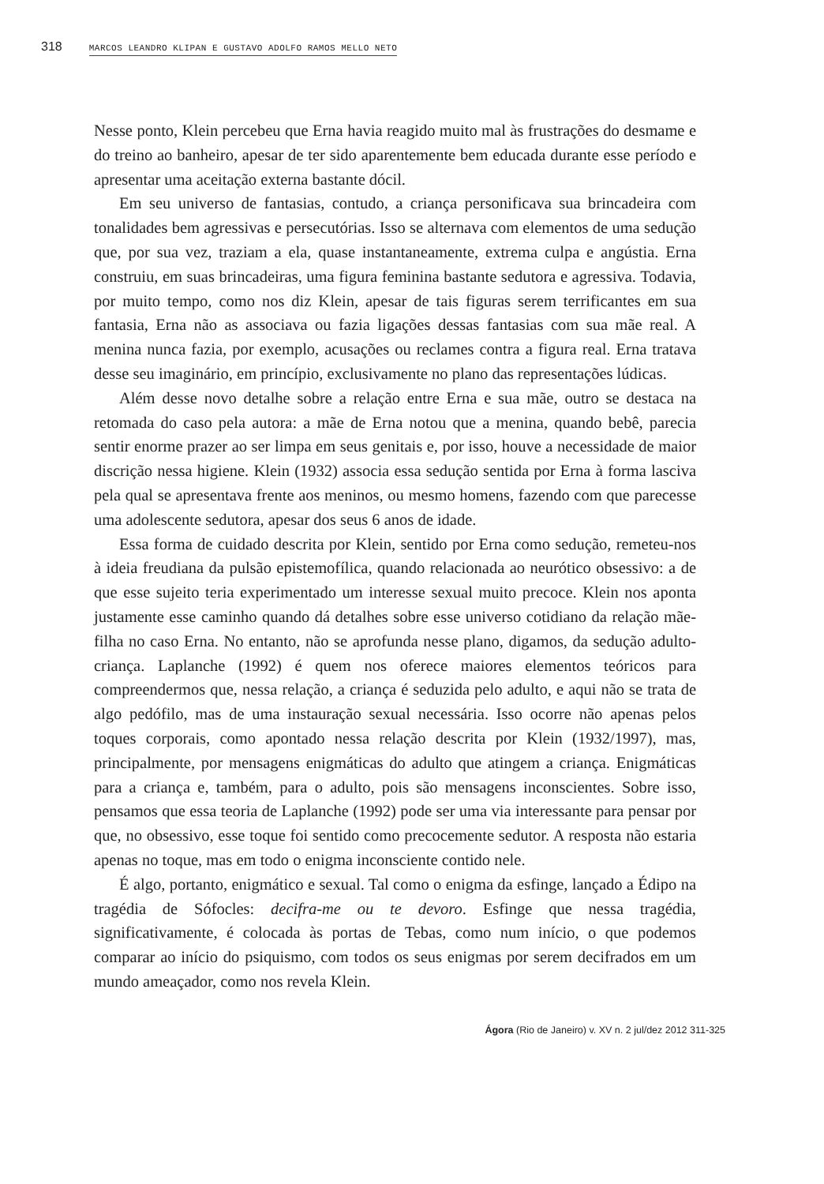318 MARCOS LEANDRO KLIPAN E GUSTAVO ADOLFO RAMOS MELLO NETO
Nesse ponto, Klein percebeu que Erna havia reagido muito mal às frustrações do desmame e do treino ao banheiro, apesar de ter sido aparentemente bem educada durante esse período e apresentar uma aceitação externa bastante dócil.
Em seu universo de fantasias, contudo, a criança personificava sua brincadeira com tonalidades bem agressivas e persecutórias. Isso se alternava com elementos de uma sedução que, por sua vez, traziam a ela, quase instantaneamente, extrema culpa e angústia. Erna construiu, em suas brincadeiras, uma figura feminina bastante sedutora e agressiva. Todavia, por muito tempo, como nos diz Klein, apesar de tais figuras serem terrificantes em sua fantasia, Erna não as associava ou fazia ligações dessas fantasias com sua mãe real. A menina nunca fazia, por exemplo, acusações ou reclames contra a figura real. Erna tratava desse seu imaginário, em princípio, exclusivamente no plano das representações lúdicas.
Além desse novo detalhe sobre a relação entre Erna e sua mãe, outro se destaca na retomada do caso pela autora: a mãe de Erna notou que a menina, quando bebê, parecia sentir enorme prazer ao ser limpa em seus genitais e, por isso, houve a necessidade de maior discrição nessa higiene. Klein (1932) associa essa sedução sentida por Erna à forma lasciva pela qual se apresentava frente aos meninos, ou mesmo homens, fazendo com que parecesse uma adolescente sedutora, apesar dos seus 6 anos de idade.
Essa forma de cuidado descrita por Klein, sentido por Erna como sedução, remeteu-nos à ideia freudiana da pulsão epistemofílica, quando relacionada ao neurótico obsessivo: a de que esse sujeito teria experimentado um interesse sexual muito precoce. Klein nos aponta justamente esse caminho quando dá detalhes sobre esse universo cotidiano da relação mãe-filha no caso Erna. No entanto, não se aprofunda nesse plano, digamos, da sedução adulto-criança. Laplanche (1992) é quem nos oferece maiores elementos teóricos para compreendermos que, nessa relação, a criança é seduzida pelo adulto, e aqui não se trata de algo pedófilo, mas de uma instauração sexual necessária. Isso ocorre não apenas pelos toques corporais, como apontado nessa relação descrita por Klein (1932/1997), mas, principalmente, por mensagens enigmáticas do adulto que atingem a criança. Enigmáticas para a criança e, também, para o adulto, pois são mensagens inconscientes. Sobre isso, pensamos que essa teoria de Laplanche (1992) pode ser uma via interessante para pensar por que, no obsessivo, esse toque foi sentido como precocemente sedutor. A resposta não estaria apenas no toque, mas em todo o enigma inconsciente contido nele.
É algo, portanto, enigmático e sexual. Tal como o enigma da esfinge, lançado a Édipo na tragédia de Sófocles: decifra-me ou te devoro. Esfinge que nessa tragédia, significativamente, é colocada às portas de Tebas, como num início, o que podemos comparar ao início do psiquismo, com todos os seus enigmas por serem decifrados em um mundo ameaçador, como nos revela Klein.
Ágora (Rio de Janeiro) v. XV n. 2 jul/dez 2012 311-325